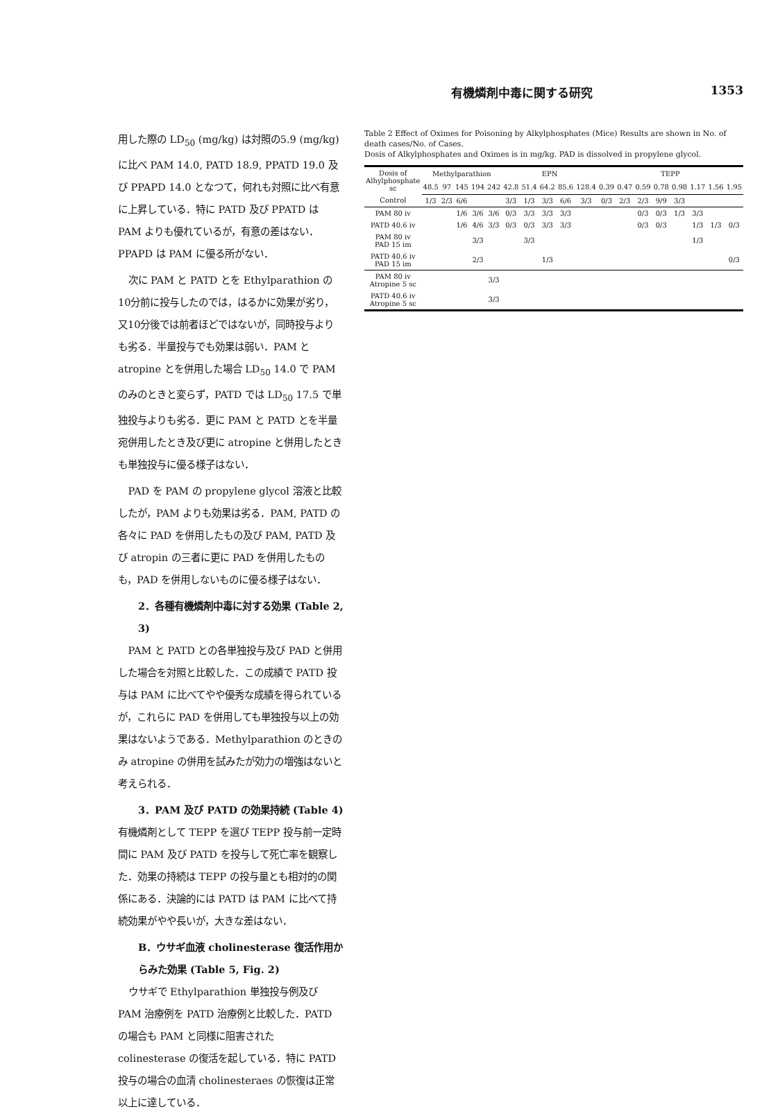有機燐剤中毒に関する研究 1353
用した際の LD<sub>50</sub> (mg/kg) は対照の5.9 (mg/kg) に比べ PAM 14.0, PATD 18.9, PPATD 19.0 及び PPAPD 14.0 となつて，何れも対照に比べ有意に上昇している．特に PATD 及び PPATD は PAM よりも優れているが，有意の差はない．PPAPD は PAM に優る所がない．
次に PAM と PATD とを Ethylparathion の10分前に投与したのでは，はるかに効果が劣り，又10分後では前者ほどではないが，同時投与よりも劣る．半量投与でも効果は弱い．PAM と atropine とを併用した場合 LD<sub>50</sub> 14.0 で PAM のみのときと変らず，PATD では LD<sub>50</sub> 17.5 で単独投与よりも劣る．更に PAM と PATD とを半量宛併用したとき及び更に atropine と併用したときも単独投与に優る様子はない．
PAD を PAM の propylene glycol 溶液と比較したが，PAM よりも効果は劣る．PAM, PATD の各々に PAD を併用したもの及び PAM, PATD 及び atropin の三者に更に PAD を併用したものも，PAD を併用しないものに優る様子はない．
2．各種有機燐剤中毒に対する効果 (Table 2, 3)
PAM と PATD との各単独投与及び PAD と併用した場合を対照と比較した．この成績で PATD 投与は PAM に比べてやや優秀な成績を得られているが，これらに PAD を併用しても単独投与以上の効果はないようである．Methylparathion のときのみ atropine の併用を試みたが効力の増強はないと考えられる．
3．PAM 及び PATD の効果持続 (Table 4)
有機燐剤として TEPP を選び TEPP 投与前一定時間に PAM 及び PATD を投与して死亡率を観察した．効果の持続は TEPP の投与量とも相対的の関係にある．決論的には PATD は PAM に比べて持続効果がやや長いが，大きな差はない．
B．ウサギ血液 cholinesterase 復活作用からみた効果 (Table 5, Fig. 2)
ウサギで Ethylparathion 単独投与例及び PAM 治療例を PATD 治療例と比較した．PATD の場合も PAM と同様に阻害された colinesterase の復活を起している．特に PATD 投与の場合の血清 cholinesteraes の恢復は正常以上に達している．
Table 2 Effect of Oximes for Poisoning by Alkylphosphates (Mice) Results are shown in No. of death cases/No. of Cases.
Dosis of Alkylphosphates and Oximes is in mg/kg. PAD is dissolved in propylene glycol.
| Dosis of Alhylphosphate sc | Methylparathion | | | | | EPN | | | | | TEPP | | | | | | | |
| --- | --- | --- | --- | --- | --- | --- | --- | --- | --- | --- | --- | --- | --- | --- | --- | --- | --- | --- |
| | 48.5 | 97 | 145 | 194 | 242 | 42.8 | 51.4 | 64.2 | 85.6 | 128.4 | 0.39 | 0.47 | 0.59 | 0.78 | 0.98 | 1.17 | 1.56 | 1.95 |
| Control | 1/3 | 2/3 | 6/6 | | | 3/3 | 1/3 | 3/3 | 6/6 | 3/3 | 0/3 | 2/3 | 2/3 | 9/9 | 3/3 | | | |
| PAM 80 iv | | | 1/6 | 3/6 | 3/6 | 0/3 | 3/3 | 3/3 | 3/3 | | | | 0/3 | 0/3 | 1/3 | 3/3 | | |
| PATD 40.6 iv | | | 1/6 | 4/6 | 3/3 | 0/3 | 0/3 | 3/3 | 3/3 | | | | 0/3 | 0/3 | | 1/3 | 1/3 | 0/3 |
| PAM 80 iv PAD 15 im | | | | 3/3 | | | 3/3 | | | | | | | | | 1/3 | | |
| PATD 40.6 iv PAD 15 im | | | | 2/3 | | | | 1/3 | | | | | | | | | | 0/3 |
| PAM 80 iv Atropine 5 sc | | | | | 3/3 | | | | | | | | | | | | | |
| PATD 40.6 iv Atropine 5 sc | | | | | 3/3 | | | | | | | | | | | | | |